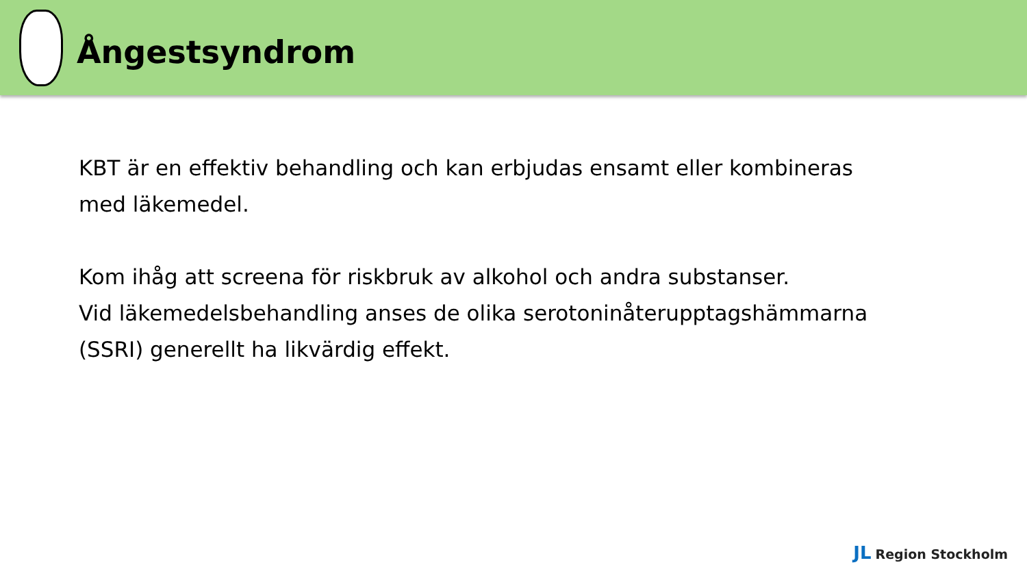Ångestsyndrom
KBT är en effektiv behandling och kan erbjudas ensamt eller kombineras
med läkemedel.
Kom ihåg att screena för riskbruk av alkohol och andra substanser.
Vid läkemedelsbehandling anses de olika serotoninåterupptagshämmarna
(SSRI) generellt ha likvärdig effekt.
JL Region Stockholm